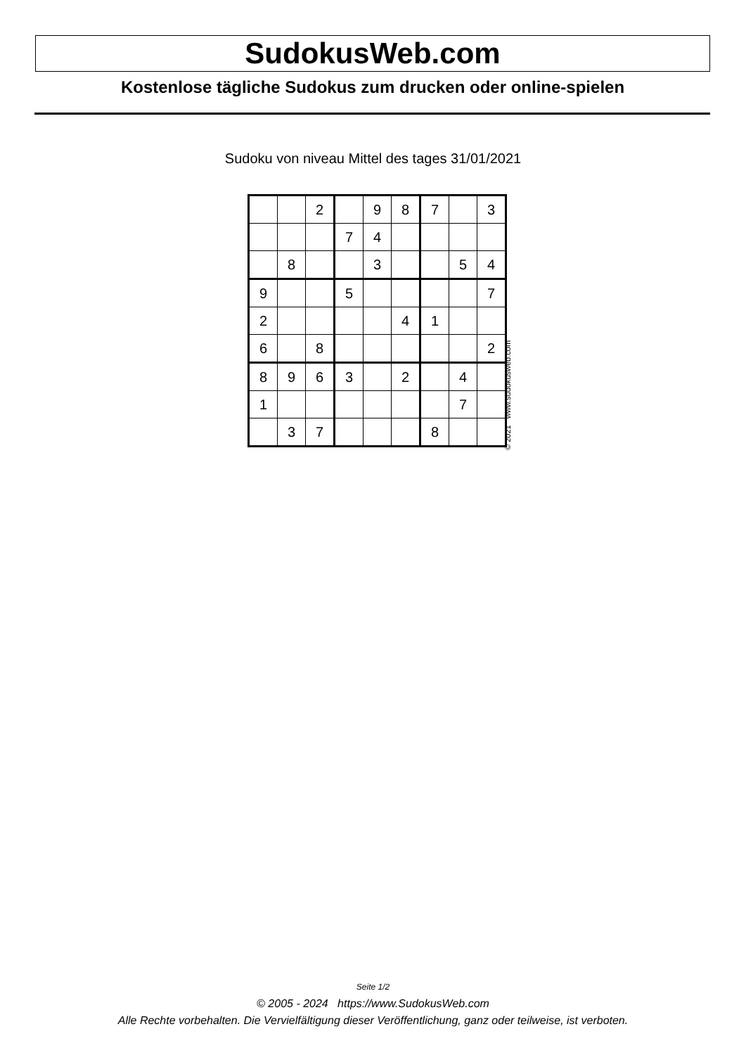SudokusWeb.com
Kostenlose tägliche Sudokus zum drucken oder online-spielen
Sudoku von niveau Mittel des tages 31/01/2021
| | | 2 | | 9 | 8 | 7 | | 3 |
| | | | 7 | 4 | | | | |
| | 8 | | | 3 | | | 5 | 4 |
| 9 | | | 5 | | | | | 7 |
| 2 | | | | | 4 | 1 | | |
| 6 | | 8 | | | | | | 2 |
| 8 | 9 | 6 | 3 | | 2 | | 4 | |
| 1 | | | | | | | 7 | |
| | 3 | 7 | | | | 8 | | |
© 2021 www.sudokusweb.com
Seite 1/2
© 2005 - 2024 https://www.SudokusWeb.com
Alle Rechte vorbehalten. Die Vervielfältigung dieser Veröffentlichung, ganz oder teilweise, ist verboten.